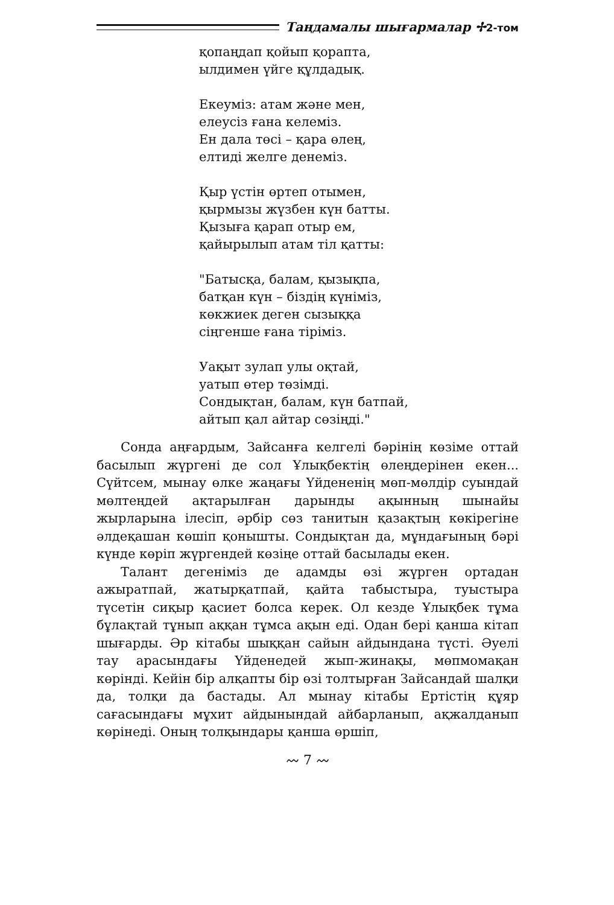Таңдамалы шығармалар ✢2-том
қопаңдап қойып қорапта,
ылдимен үйге құлдадық.
Екеуміз: атам және мен,
елеусіз ғана келеміз.
Ен дала төсі – қара өлең,
елтиді желге денеміз.
Қыр үстін өртеп отымен,
қырмызы жүзбен күн батты.
Қызыға қарап отыр ем,
қайырылып атам тіл қатты:
"Батысқа, балам, қызықпа,
батқан күн – біздің күніміз,
көкжиек деген сызыққа
сіңгенше ғана тіріміз.
Уақыт зулап улы оқтай,
уатып өтер төзімді.
Сондықтан, балам, күн батпай,
айтып қал айтар сөзіңді."
Сонда аңғардым, Зайсанға келгелі бәрінің көзіме оттай басылып жүргені де сол Ұлықбектің өлеңдерінен екен... Сүйтсем, мынау өлке жаңағы Үйдененің мөп-мөлдір суындай мөлтеңдей ақтарылған дарынды ақынның шынайы жырларына ілесіп, әрбір сөз танитын қазақтың көкірегіне әлдеқашан көшіп қонышты. Сондықтан да, мұндағының бәрі күнде көріп жүргендей көзіңе оттай басылады екен.
Талант дегеніміз де адамды өзі жүрген ортадан ажыратпай, жатырқатпай, қайта табыстыра, туыстыра түсетін сиқыр қасиет болса керек. Ол кезде Ұлықбек тұма бұлақтай тұнып аққан тұмса ақын еді. Одан бері қанша кітап шығарды. Әр кітабы шыққан сайын айдындана түсті. Әуелі тау арасындағы Үйденедей жып-жинақы, мөпмомақан көрінді. Кейін бір алқапты бір өзі толтырған Зайсандай шалқи да, толқи да бастады. Ал мынау кітабы Ертістің құяр сағасындағы мұхит айдынындай айбарланып, ақжалданып көрінеді. Оның толқындары қанша өршіп,
〰 7 〰